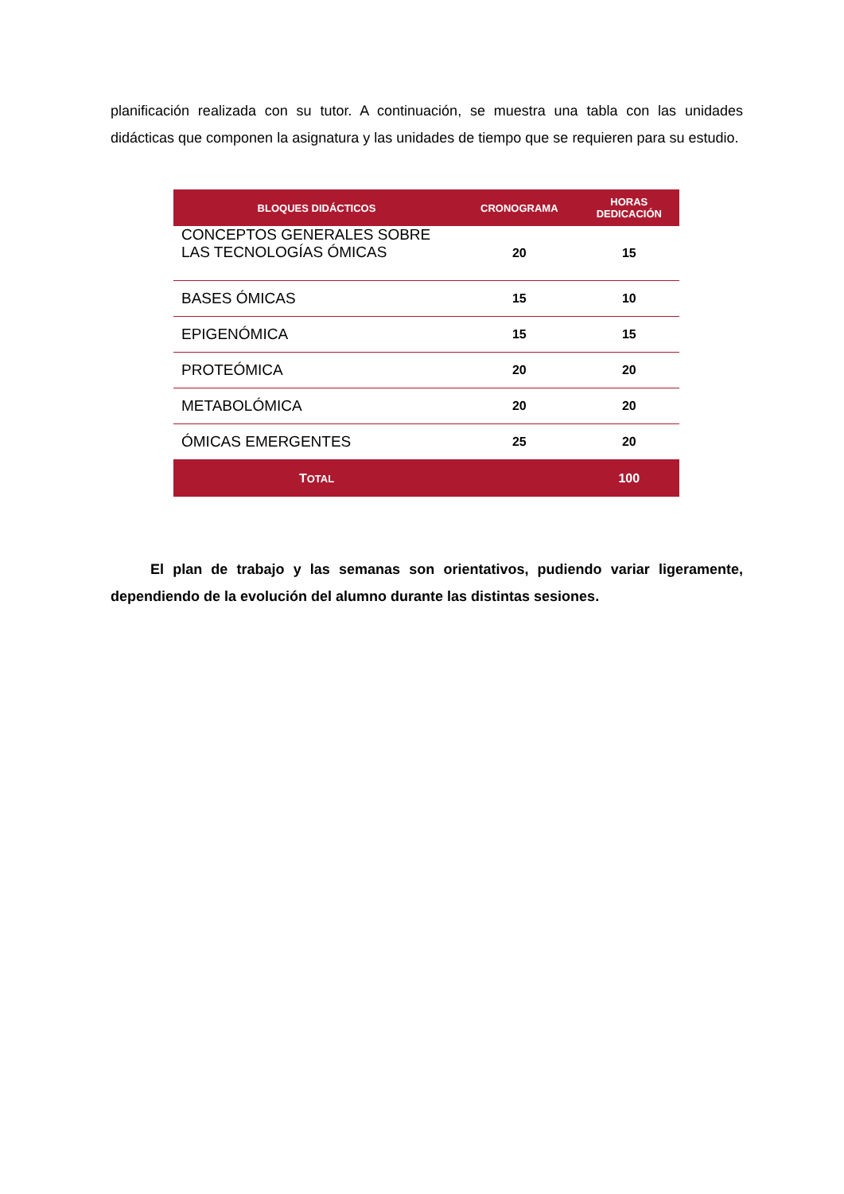planificación realizada con su tutor. A continuación, se muestra una tabla con las unidades didácticas que componen la asignatura y las unidades de tiempo que se requieren para su estudio.
| BLOQUES DIDÁCTICOS | CRONOGRAMA | HORAS DEDICACIÓN |
| --- | --- | --- |
| CONCEPTOS GENERALES SOBRE LAS TECNOLOGÍAS ÓMICAS | 20 | 15 |
| BASES ÓMICAS | 15 | 10 |
| EPIGENÓMICA | 15 | 15 |
| PROTEÓMICA | 20 | 20 |
| METABOLÓMICA | 20 | 20 |
| ÓMICAS EMERGENTES | 25 | 20 |
| T OTAL | | 100 |
El plan de trabajo y las semanas son orientativos, pudiendo variar ligeramente, dependiendo de la evolución del alumno durante las distintas sesiones.